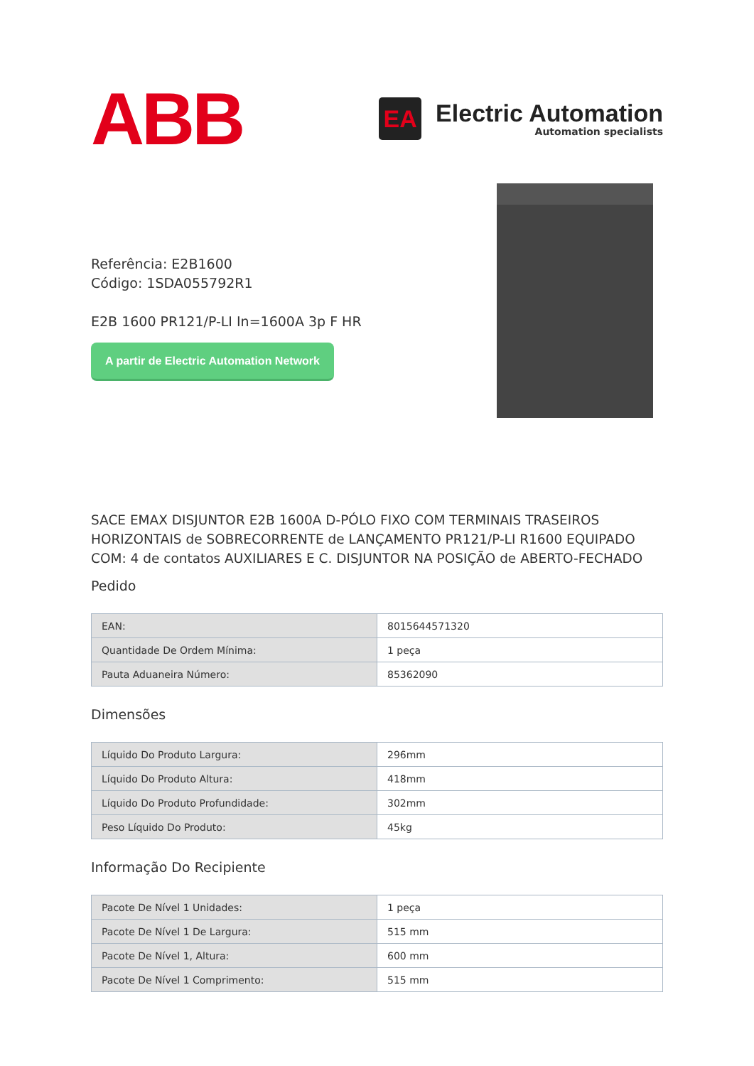ABB
EA
Electric Automation
Automation specialists
Referência: E2B1600
Código: 1SDA055792R1
E2B 1600 PR121/P-LI In=1600A 3p F HR
A partir de Electric Automation Network
SACE EMAX DISJUNTOR E2B 1600A D-PÓLO FIXO COM TERMINAIS TRASEIROS HORIZONTAIS de SOBRECORRENTE de LANÇAMENTO PR121/P-LI R1600 EQUIPADO COM: 4 de contatos AUXILIARES E C. DISJUNTOR NA POSIÇÃO de ABERTO-FECHADO
Pedido
| EAN: | 8015644571320 |
| Quantidade De Ordem Mínima: | 1 peça |
| Pauta Aduaneira Número: | 85362090 |
Dimensões
| Líquido Do Produto Largura: | 296mm |
| Líquido Do Produto Altura: | 418mm |
| Líquido Do Produto Profundidade: | 302mm |
| Peso Líquido Do Produto: | 45kg |
Informação Do Recipiente
| Pacote De Nível 1 Unidades: | 1 peça |
| Pacote De Nível 1 De Largura: | 515 mm |
| Pacote De Nível 1, Altura: | 600 mm |
| Pacote De Nível 1 Comprimento: | 515 mm |